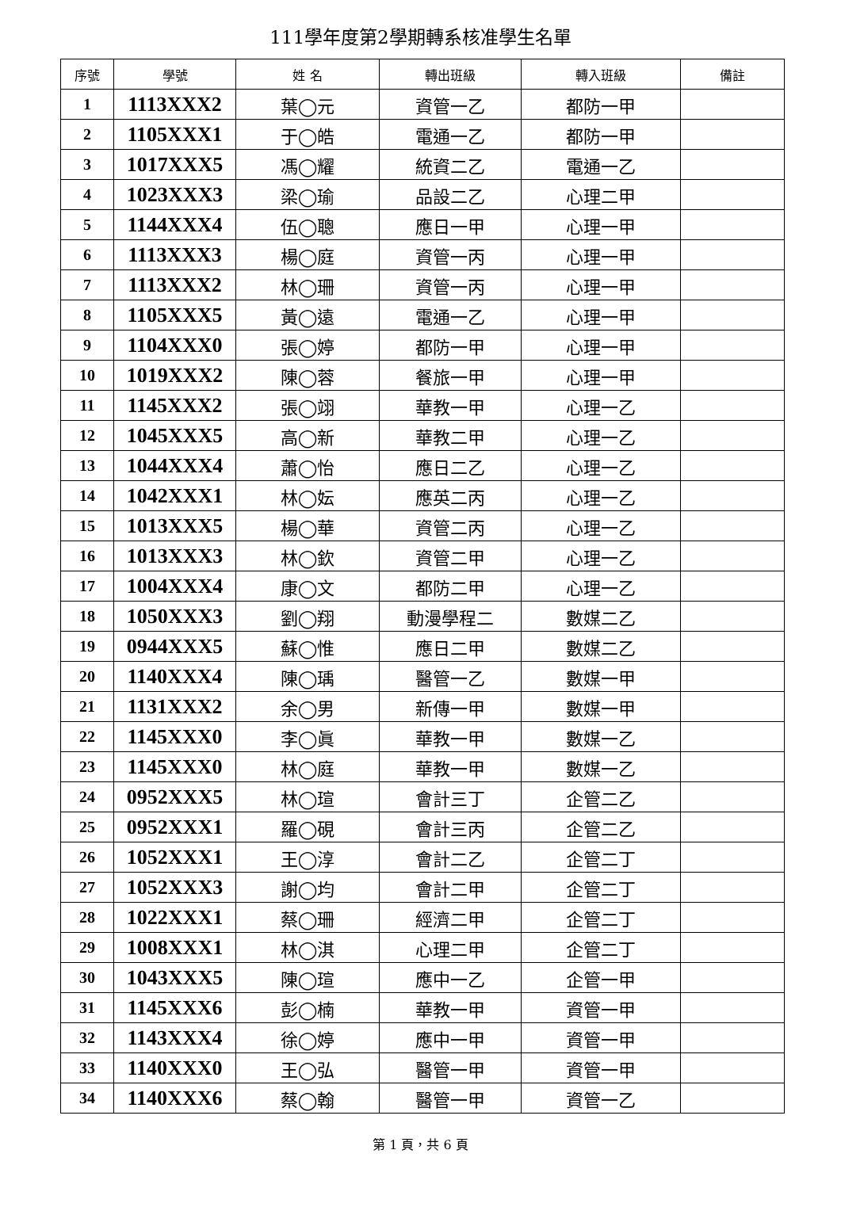111學年度第2學期轉系核准學生名單
| 序號 | 學號 | 姓 名 | 轉出班級 | 轉入班級 | 備註 |
| --- | --- | --- | --- | --- | --- |
| 1 | 1113XXX2 | 葉◯元 | 資管一乙 | 都防一甲 | |
| 2 | 1105XXX1 | 于◯皓 | 電通一乙 | 都防一甲 | |
| 3 | 1017XXX5 | 馮◯耀 | 統資二乙 | 電通一乙 | |
| 4 | 1023XXX3 | 梁◯瑜 | 品設二乙 | 心理二甲 | |
| 5 | 1144XXX4 | 伍◯聰 | 應日一甲 | 心理一甲 | |
| 6 | 1113XXX3 | 楊◯庭 | 資管一丙 | 心理一甲 | |
| 7 | 1113XXX2 | 林◯珊 | 資管一丙 | 心理一甲 | |
| 8 | 1105XXX5 | 黃◯遠 | 電通一乙 | 心理一甲 | |
| 9 | 1104XXX0 | 張◯婷 | 都防一甲 | 心理一甲 | |
| 10 | 1019XXX2 | 陳◯蓉 | 餐旅一甲 | 心理一甲 | |
| 11 | 1145XXX2 | 張◯翊 | 華教一甲 | 心理一乙 | |
| 12 | 1045XXX5 | 高◯新 | 華教二甲 | 心理一乙 | |
| 13 | 1044XXX4 | 蕭◯怡 | 應日二乙 | 心理一乙 | |
| 14 | 1042XXX1 | 林◯妘 | 應英二丙 | 心理一乙 | |
| 15 | 1013XXX5 | 楊◯華 | 資管二丙 | 心理一乙 | |
| 16 | 1013XXX3 | 林◯欽 | 資管二甲 | 心理一乙 | |
| 17 | 1004XXX4 | 康◯文 | 都防二甲 | 心理一乙 | |
| 18 | 1050XXX3 | 劉◯翔 | 動漫學程二 | 數媒二乙 | |
| 19 | 0944XXX5 | 蘇◯惟 | 應日二甲 | 數媒二乙 | |
| 20 | 1140XXX4 | 陳◯瑀 | 醫管一乙 | 數媒一甲 | |
| 21 | 1131XXX2 | 余◯男 | 新傳一甲 | 數媒一甲 | |
| 22 | 1145XXX0 | 李◯眞 | 華教一甲 | 數媒一乙 | |
| 23 | 1145XXX0 | 林◯庭 | 華教一甲 | 數媒一乙 | |
| 24 | 0952XXX5 | 林◯瑄 | 會計三丁 | 企管二乙 | |
| 25 | 0952XXX1 | 羅◯硯 | 會計三丙 | 企管二乙 | |
| 26 | 1052XXX1 | 王◯淳 | 會計二乙 | 企管二丁 | |
| 27 | 1052XXX3 | 謝◯均 | 會計二甲 | 企管二丁 | |
| 28 | 1022XXX1 | 蔡◯珊 | 經濟二甲 | 企管二丁 | |
| 29 | 1008XXX1 | 林◯淇 | 心理二甲 | 企管二丁 | |
| 30 | 1043XXX5 | 陳◯瑄 | 應中一乙 | 企管一甲 | |
| 31 | 1145XXX6 | 彭◯楠 | 華教一甲 | 資管一甲 | |
| 32 | 1143XXX4 | 徐◯婷 | 應中一甲 | 資管一甲 | |
| 33 | 1140XXX0 | 王◯弘 | 醫管一甲 | 資管一甲 | |
| 34 | 1140XXX6 | 蔡◯翰 | 醫管一甲 | 資管一乙 | |
第 1 頁，共 6 頁